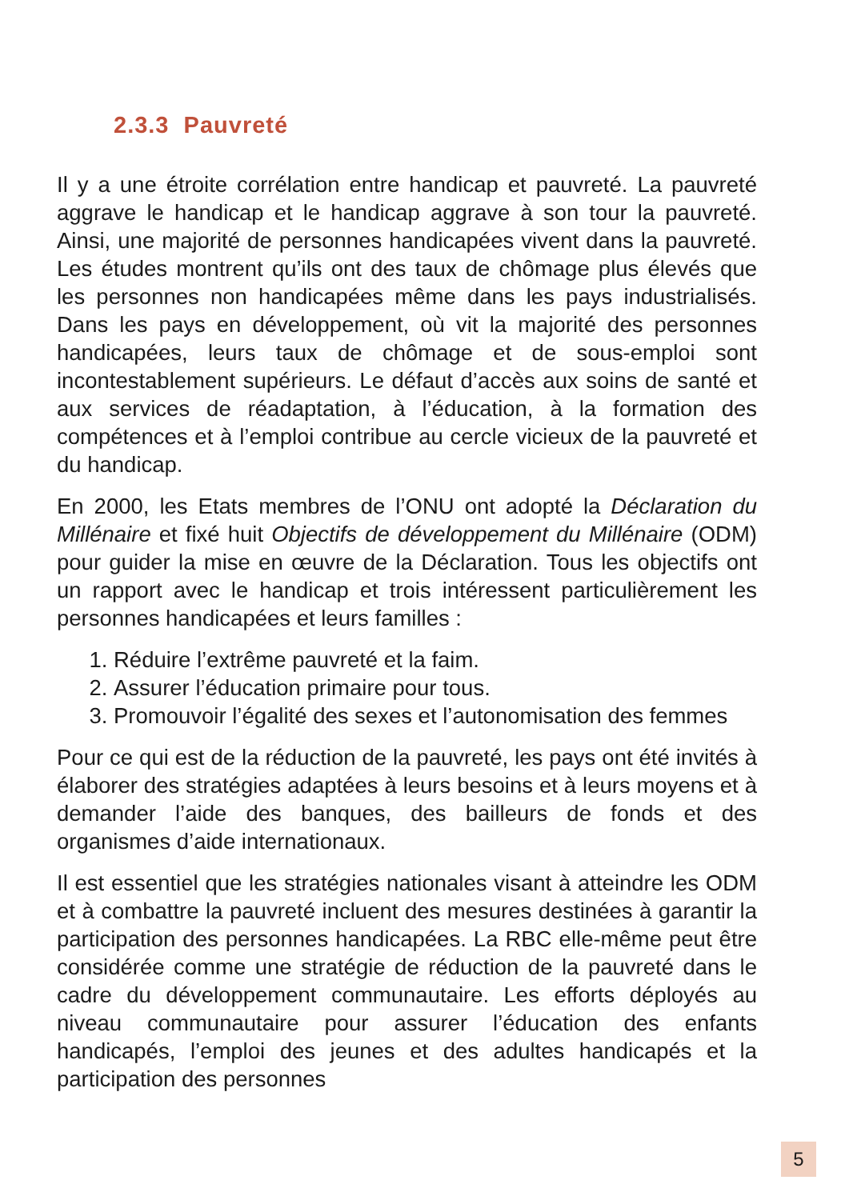2.3.3 Pauvreté
Il y a une étroite corrélation entre handicap et pauvreté. La pauvreté aggrave le handicap et le handicap aggrave à son tour la pauvreté. Ainsi, une majorité de personnes handicapées vivent dans la pauvreté. Les études montrent qu’ils ont des taux de chômage plus élevés que les personnes non handicapées même dans les pays industrialisés. Dans les pays en développement, où vit la majorité des personnes handicapées, leurs taux de chômage et de sous-emploi sont incontestablement supérieurs. Le défaut d’accès aux soins de santé et aux services de réadaptation, à l’éducation, à la formation des compétences et à l’emploi contribue au cercle vicieux de la pauvreté et du handicap.
En 2000, les Etats membres de l’ONU ont adopté la Déclaration du Millénaire et fixé huit Objectifs de développement du Millénaire (ODM) pour guider la mise en œuvre de la Déclaration. Tous les objectifs ont un rapport avec le handicap et trois intéressent particulièrement les personnes handicapées et leurs familles :
1. Réduire l’extrême pauvreté et la faim.
2. Assurer l’éducation primaire pour tous.
3. Promouvoir l’égalité des sexes et l’autonomisation des femmes
Pour ce qui est de la réduction de la pauvreté, les pays ont été invités à élaborer des stratégies adaptées à leurs besoins et à leurs moyens et à demander l’aide des banques, des bailleurs de fonds et des organismes d’aide internationaux.
Il est essentiel que les stratégies nationales visant à atteindre les ODM et à combattre la pauvreté incluent des mesures destinées à garantir la participation des personnes handicapées. La RBC elle-même peut être considérée comme une stratégie de réduction de la pauvreté dans le cadre du développement communautaire. Les efforts déployés au niveau communautaire pour assurer l’éducation des enfants handicapés, l’emploi des jeunes et des adultes handicapés et la participation des personnes
5